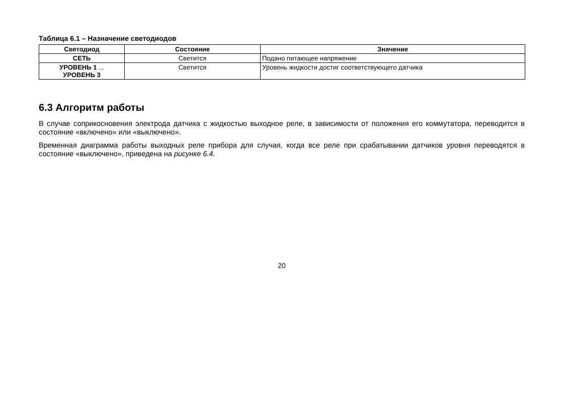Таблица 6.1 – Назначение светодиодов
| Светодиод | Состояние | Значение |
| --- | --- | --- |
| СЕТЬ | Светится | Подано питающее напряжение |
| УРОВЕНЬ 1 ... УРОВЕНЬ 3 | Светится | Уровень жидкости достиг соответствующего датчика |
6.3 Алгоритм работы
В случае соприкосновения электрода датчика с жидкостью выходное реле, в зависимости от положения его коммутатора, переводится в состояние «включено» или «выключено».
Временная диаграмма работы выходных реле прибора для случая, когда все реле при срабатывании датчиков уровня переводятся в состояние «выключено», приведена на рисунке 6.4.
20